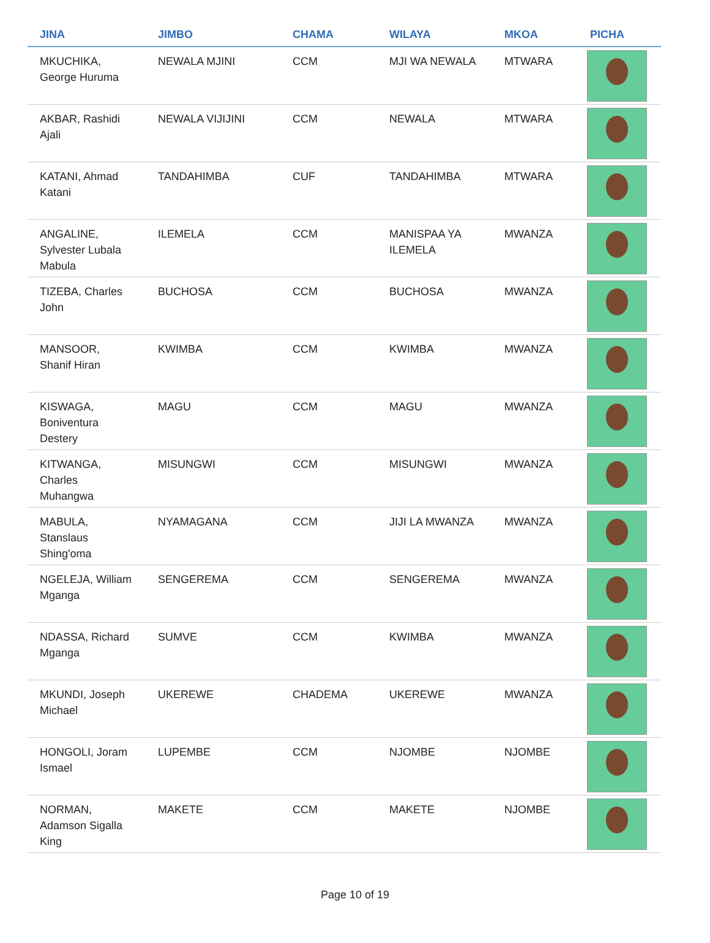| JINA | JIMBO | CHAMA | WILAYA | MKOA | PICHA |
| --- | --- | --- | --- | --- | --- |
| MKUCHIKA, George Huruma | NEWALA MJINI | CCM | MJI WA NEWALA | MTWARA | |
| AKBAR, Rashidi Ajali | NEWALA VIJIJINI | CCM | NEWALA | MTWARA | |
| KATANI, Ahmad Katani | TANDAHIMBA | CUF | TANDAHIMBA | MTWARA | |
| ANGALINE, Sylvester Lubala Mabula | ILEMELA | CCM | MANISPAA YA ILEMELA | MWANZA | |
| TIZEBA, Charles John | BUCHOSA | CCM | BUCHOSA | MWANZA | |
| MANSOOR, Shanif Hiran | KWIMBA | CCM | KWIMBA | MWANZA | |
| KISWAGA, Boniventura Destery | MAGU | CCM | MAGU | MWANZA | |
| KITWANGA, Charles Muhangwa | MISUNGWI | CCM | MISUNGWI | MWANZA | |
| MABULA, Stanslaus Shing'oma | NYAMAGANA | CCM | JIJI LA MWANZA | MWANZA | |
| NGELEJA, William Mganga | SENGEREMA | CCM | SENGEREMA | MWANZA | |
| NDASSA, Richard Mganga | SUMVE | CCM | KWIMBA | MWANZA | |
| MKUNDI, Joseph Michael | UKEREWE | CHADEMA | UKEREWE | MWANZA | |
| HONGOLI, Joram Ismael | LUPEMBE | CCM | NJOMBE | NJOMBE | |
| NORMAN, Adamson Sigalla King | MAKETE | CCM | MAKETE | NJOMBE | |
Page 10 of 19